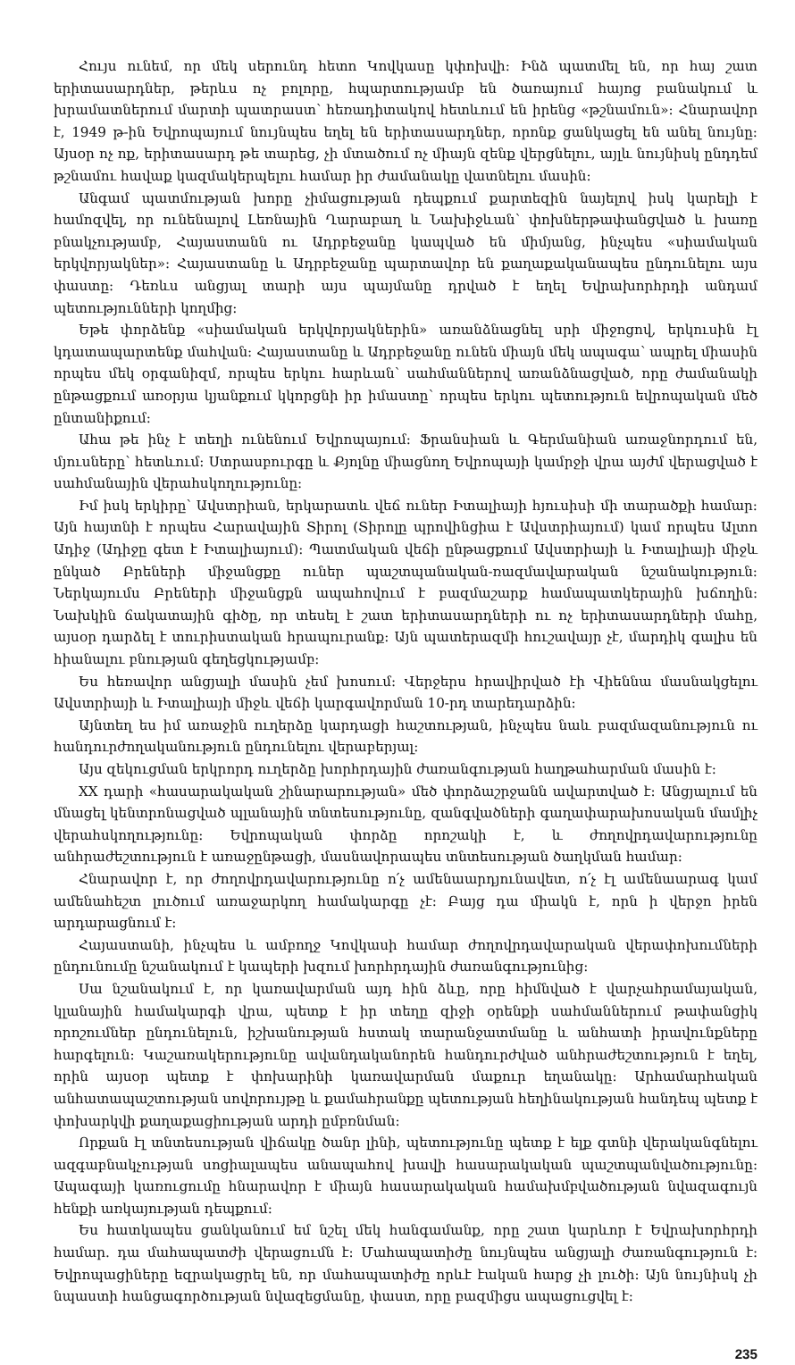Հույս ունեմ, որ մեկ սերունդ հետո Կովկասը կփոխվի: Ինձ պատմել են, որ հայ շատ երիտասարդներ, թերևս ոչ բոլորը, հպարտությամբ են ծառայում հայոց բանակում և խրամատներում մարտի պատրաստ՝ հեռադիտակով հետևում են իրենց «թշնամուն»: Հնարավոր է, 1949 թ-ին Եվրոպայում նույնպես եղել են երիտասարդներ, որոնք ցանկացել են անել նույնը: Այսօր ոչ ոք, երիտասարդ թե տարեց, չի մտածում ոչ միայն զենք վերցնելու, այլև նույնիսկ ընդդեմ թշնամու հավաք կազմակերպելու համար իր ժամանակը վատնելու մասին:
Անգամ պատմության խորը չիմացության դեպքում քարտեզին նայելով իսկ կարելի է համոզվել, որ ունենալով Լեռնային Ղարաբաղ և Նախիջևան՝ փոխներթափանցված և խառը բնակչությամբ, Հայաստանն ու Ադրբեջանը կապված են միմյանց, ինչպես «սիամական երկվորյակներ»: Հայաստանը և Ադրբեջանը պարտավոր են քաղաքականապես ընդունելու այս փաստը: Դեռևս անցյալ տարի այս պայմանը դրված է եղել Եվրախորհրդի անդամ պետությունների կողմից:
Եթե փորձենք «սիամական երկվորյակներին» առանձնացնել սրի միջոցով, երկուսին էլ կդատապարտենք մահվան: Հայաստանը և Ադրբեջանը ունեն միայն մեկ ապագա՝ ապրել միասին որպես մեկ օրգանիզմ, որպես երկու հարևան՝ սահմաններով առանձնացված, որը ժամանակի ընթացքում առօրյա կյանքում կկորցնի իր իմաստը՝ որպես երկու պետություն եվրոպական մեծ ընտանիքում:
Ահա թե ինչ է տեղի ունենում Եվրոպայում: Ֆրանսիան և Գերմանիան առաջնորդում են, մյուսները՝ հետևում: Ստրասբուրգը և Քյոլնը միացնող Եվրոպայի կամրջի վրա այժմ վերացված է սահմանային վերահսկողությունը:
Իմ իսկ երկիրը՝ Ավստրիան, երկարատև վեճ ուներ Իտալիայի հյուսիսի մի տարածքի համար: Այն հայտնի է որպես Հարավային Տիրոլ (Տիրոլը պրովինցիա է Ավստրիայում) կամ որպես Ալտո Ադիջ (Ադիջը գետ է Իտալիայում): Պատմական վեճի ընթացքում Ավստրիայի և Իտալիայի միջև ընկած Բրեների միջանցքը ուներ պաշտպանական-ռազմավարական նշանակություն: Ներկայումս Բրեների միջանցքն ապահովում է բազմաշարք համապատկերային խճողին: Նախկին ճակատային գիծը, որ տեսել է շատ երիտասարդների ու ոչ երիտասարդների մահը, այսօր դարձել է տուրիստական հրապուրանք: Այն պատերազմի հուշավայր չէ, մարդիկ գալիս են հիանալու բնության գեղեցկությամբ:
Ես հեռավոր անցյալի մասին չեմ խոսում: Վերջերս հրավիրված էի Վիեննա մասնակցելու Ավստրիայի և Իտալիայի միջև վեճի կարգավորման 10-րդ տարեդարձին:
Այնտեղ ես իմ առաջին ուղերձը կարդացի հաշտության, ինչպես նաև բազմազանություն ու հանդուրժողականություն ընդունելու վերաբերյալ:
Այս զեկուցման երկրորդ ուղերձը խորհրդային ժառանգության հաղթահարման մասին է:
XX դարի «հասարակական շինարարության» մեծ փորձաշրջանն ավարտված է: Անցյալում են մնացել կենտրոնացված պլանային տնտեսությունը, զանգվածների գաղափարախոսական մամլիչ վերահսկողությունը: Եվրոպական փորձը որոշակի է, և ժողովրդավարությունը անհրաժեշտություն է առաջընթացի, մասնավորապես տնտեսության ծաղկման համար:
Հնարավոր է, որ ժողովրդավարությունը ո՛չ ամենաարդյունավետ, ո՛չ էլ ամենաարագ կամ ամենահեշտ լուծում առաջարկող համակարգը չէ: Բայց դա միակն է, որն ի վերջո իրեն արդարացնում է:
Հայաստանի, ինչպես և ամբողջ Կովկասի համար ժողովրդավարական վերափոխումների ընդունումը նշանակում է կապերի խզում խորհրդային ժառանգությունից:
Սա նշանակում է, որ կառավարման այդ հին ձևը, որը հիմնված է վարչահրամայական, կլանային համակարգի վրա, պետք է իր տեղը զիջի օրենքի սահմաններում թափանցիկ որոշումներ ընդունելուն, իշխանության հստակ տարանջատմանը և անհատի իրավունքները հարգելուն: Կաշառակերությունը ավանդականորեն հանդուրժված անհրաժեշտություն է եղել, որին այսօր պետք է փոխարինի կառավարման մաքուր եղանակը: Արհամարհական անհատապաշտության սովորույթը և քամահրանքը պետության հեղինակության հանդեպ պետք է փոխարկվի քաղաքացիության արդի ըմբռնման:
Որքան էլ տնտեսության վիճակը ծանր լինի, պետությունը պետք է ելք գտնի վերականգնելու ազգաբնակչության սոցիալապես անապահով խավի հասարակական պաշտպանվածությունը: Ապագայի կառուցումը հնարավոր է միայն հասարակական համախմբվածության նվազագույն հենքի առկայության դեպքում:
Ես հատկապես ցանկանում եմ նշել մեկ հանգամանք, որը շատ կարևոր է Եվրախորհրդի համար. դա մահապատժի վերացումն է: Մահապատիժը նույնպես անցյալի ժառանգություն է: Եվրոպացիները եզրակացրել են, որ մահապատիժը որևէ էական հարց չի լուծի: Այն նույնիսկ չի նպաստի հանցագործության նվազեցմանը, փաստ, որը բազմիցս ապացուցվել է:
235